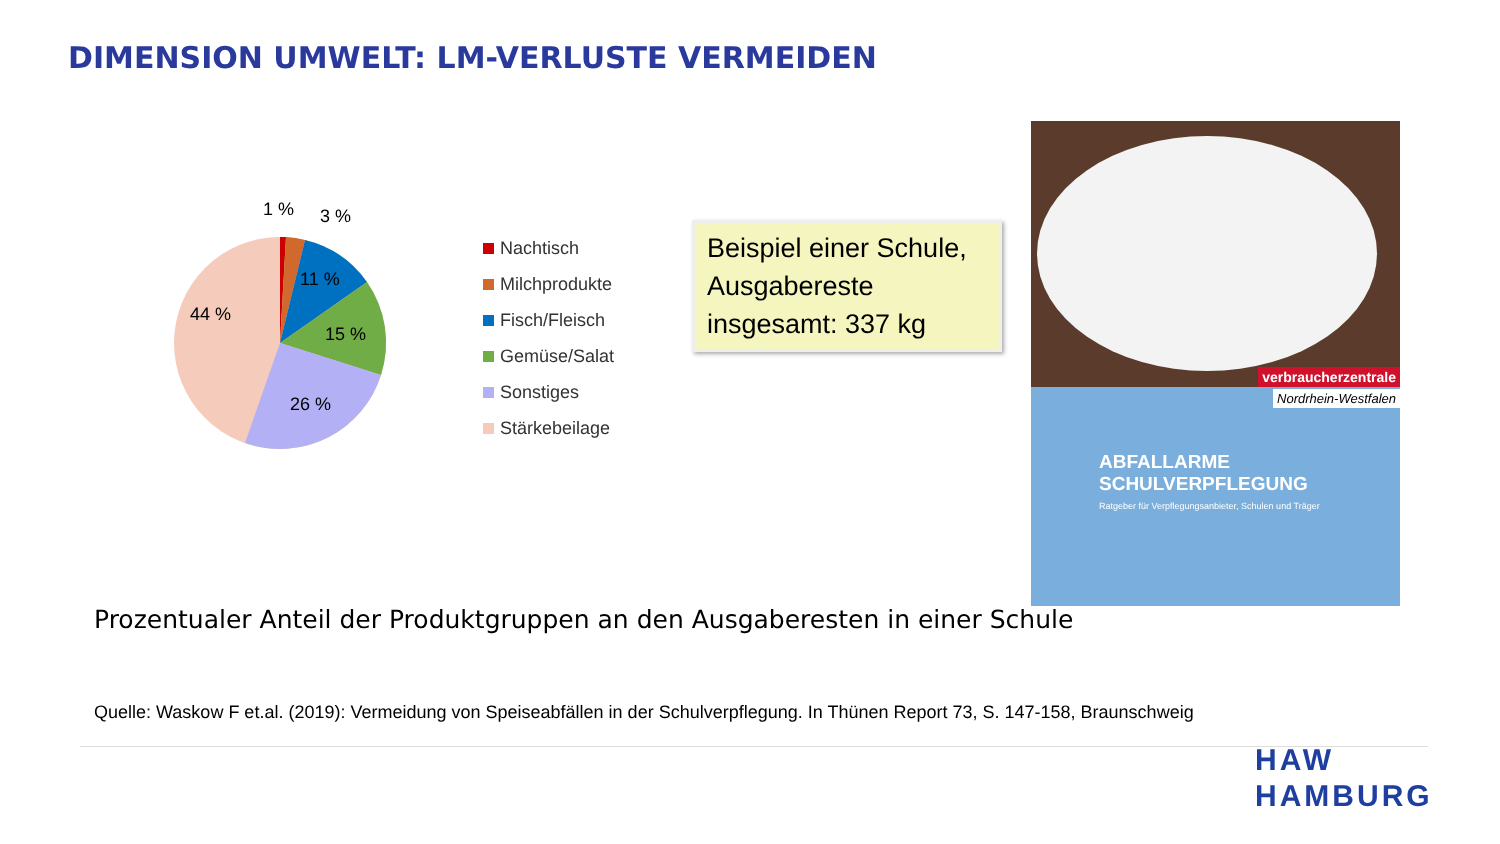DIMENSION UMWELT: LM-VERLUSTE VERMEIDEN
1 %
3 %
11 %
15 %
26 %
44 %
Nachtisch
Milchprodukte
Fisch/Fleisch
Gemüse/Salat
Sonstiges
Stärkebeilage
Beispiel einer Schule, Ausgabereste insgesamt: 337 kg
verbraucherzentrale
Nordrhein-Westfalen
ABFALLARME
SCHULVERPFLEGUNG
Ratgeber für Verpflegungsanbieter, Schulen und Träger
Prozentualer Anteil der Produktgruppen an den Ausgaberesten in einer Schule
Quelle: Waskow F et.al. (2019): Vermeidung von Speiseabfällen in der Schulverpflegung. In Thünen Report 73, S. 147-158, Braunschweig
HAW
HAMBURG